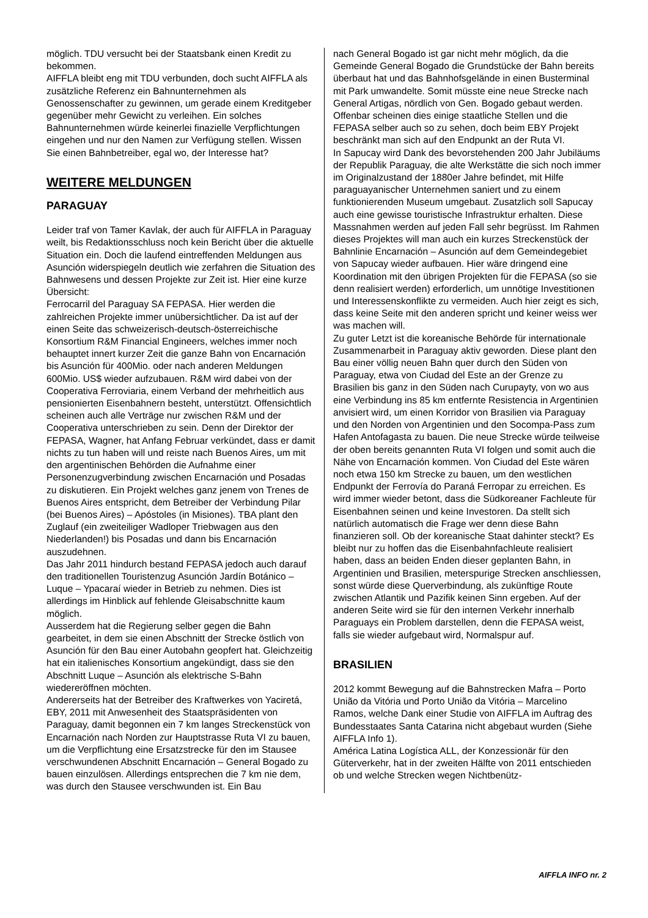möglich. TDU versucht bei der Staatsbank einen Kredit zu bekommen.
AIFFLA bleibt eng mit TDU verbunden, doch sucht AIFFLA als zusätzliche Referenz ein Bahnunternehmen als Genossenschafter zu gewinnen, um gerade einem Kreditgeber gegenüber mehr Gewicht zu verleihen. Ein solches Bahnunternehmen würde keinerlei finazielle Verpflichtungen eingehen und nur den Namen zur Verfügung stellen. Wissen Sie einen Bahnbetreiber, egal wo, der Interesse hat?
WEITERE MELDUNGEN
PARAGUAY
Leider traf von Tamer Kavlak, der auch für AIFFLA in Paraguay weilt, bis Redaktionsschluss noch kein Bericht über die aktuelle Situation ein. Doch die laufend eintreffenden Meldungen aus Asunción widerspiegeln deutlich wie zerfahren die Situation des Bahnwesens und dessen Projekte zur Zeit ist. Hier eine kurze Übersicht:
Ferrocarril del Paraguay SA FEPASA. Hier werden die zahlreichen Projekte immer unübersichtlicher. Da ist auf der einen Seite das schweizerisch-deutsch-österreichische Konsortium R&M Financial Engineers, welches immer noch behauptet innert kurzer Zeit die ganze Bahn von Encarnación bis Asunción für 400Mio. oder nach anderen Meldungen 600Mio. US$ wieder aufzubauen. R&M wird dabei von der Cooperativa Ferroviaria, einem Verband der mehrheitlich aus pensionierten Eisenbahnern besteht, unterstützt. Offensichtlich scheinen auch alle Verträge nur zwischen R&M und der Cooperativa unterschrieben zu sein. Denn der Direktor der FEPASA, Wagner, hat Anfang Februar verkündet, dass er damit nichts zu tun haben will und reiste nach Buenos Aires, um mit den argentinischen Behörden die Aufnahme einer Personenzugverbindung zwischen Encarnación und Posadas zu diskutieren. Ein Projekt welches ganz jenem von Trenes de Buenos Aires entspricht, dem Betreiber der Verbindung Pilar (bei Buenos Aires) – Apóstoles (in Misiones). TBA plant den Zuglauf (ein zweiteiliger Wadloper Triebwagen aus den Niederlanden!) bis Posadas und dann bis Encarnación auszudehnen.
Das Jahr 2011 hindurch bestand FEPASA jedoch auch darauf den traditionellen Touristenzug Asunción Jardín Botánico – Luque – Ypacaraí wieder in Betrieb zu nehmen. Dies ist allerdings im Hinblick auf fehlende Gleisabschnitte kaum möglich.
Ausserdem hat die Regierung selber gegen die Bahn gearbeitet, in dem sie einen Abschnitt der Strecke östlich von Asunción für den Bau einer Autobahn geopfert hat. Gleichzeitig hat ein italienisches Konsortium angekündigt, dass sie den Abschnitt Luque – Asunción als elektrische S-Bahn wiedereröffnen möchten.
Andererseits hat der Betreiber des Kraftwerkes von Yaciretá, EBY, 2011 mit Anwesenheit des Staatspräsidenten von Paraguay, damit begonnen ein 7 km langes Streckenstück von Encarnación nach Norden zur Hauptstrasse Ruta VI zu bauen, um die Verpflichtung eine Ersatzstrecke für den im Stausee verschwundenen Abschnitt Encarnación – General Bogado zu bauen einzulösen. Allerdings entsprechen die 7 km nie dem, was durch den Stausee verschwunden ist. Ein Bau
nach General Bogado ist gar nicht mehr möglich, da die Gemeinde General Bogado die Grundstücke der Bahn bereits überbaut hat und das Bahnhofsgelände in einen Busterminal mit Park umwandelte. Somit müsste eine neue Strecke nach General Artigas, nördlich von Gen. Bogado gebaut werden. Offenbar scheinen dies einige staatliche Stellen und die FEPASA selber auch so zu sehen, doch beim EBY Projekt beschränkt man sich auf den Endpunkt an der Ruta VI.
In Sapucay wird Dank des bevorstehenden 200 Jahr Jubiläums der Republik Paraguay, die alte Werkstätte die sich noch immer im Originalzustand der 1880er Jahre befindet, mit Hilfe paraguayanischer Unternehmen saniert und zu einem funktionierenden Museum umgebaut. Zusatzlich soll Sapucay auch eine gewisse touristische Infrastruktur erhalten. Diese Massnahmen werden auf jeden Fall sehr begrüsst. Im Rahmen dieses Projektes will man auch ein kurzes Streckenstück der Bahnlinie Encarnación – Asunción auf dem Gemeindegebiet von Sapucay wieder aufbauen. Hier wäre dringend eine Koordination mit den übrigen Projekten für die FEPASA (so sie denn realisiert werden) erforderlich, um unnötige Investitionen und Interessenskonflikte zu vermeiden. Auch hier zeigt es sich, dass keine Seite mit den anderen spricht und keiner weiss wer was machen will.
Zu guter Letzt ist die koreanische Behörde für internationale Zusammenarbeit in Paraguay aktiv geworden. Diese plant den Bau einer völlig neuen Bahn quer durch den Süden von Paraguay, etwa von Ciudad del Este an der Grenze zu Brasilien bis ganz in den Süden nach Curupayty, von wo aus eine Verbindung ins 85 km entfernte Resistencia in Argentinien anvisiert wird, um einen Korridor von Brasilien via Paraguay und den Norden von Argentinien und den Socompa-Pass zum Hafen Antofagasta zu bauen. Die neue Strecke würde teilweise der oben bereits genannten Ruta VI folgen und somit auch die Nähe von Encarnación kommen. Von Ciudad del Este wären noch etwa 150 km Strecke zu bauen, um den westlichen Endpunkt der Ferrovía do Paraná Ferropar zu erreichen. Es wird immer wieder betont, dass die Südkoreaner Fachleute für Eisenbahnen seinen und keine Investoren. Da stellt sich natürlich automatisch die Frage wer denn diese Bahn finanzieren soll. Ob der koreanische Staat dahinter steckt? Es bleibt nur zu hoffen das die Eisenbahnfachleute realisiert haben, dass an beiden Enden dieser geplanten Bahn, in Argentinien und Brasilien, meterspurige Strecken anschliessen, sonst würde diese Querverbindung, als zukünftige Route zwischen Atlantik und Pazifik keinen Sinn ergeben. Auf der anderen Seite wird sie für den internen Verkehr innerhalb Paraguays ein Problem darstellen, denn die FEPASA weist, falls sie wieder aufgebaut wird, Normalspur auf.
BRASILIEN
2012 kommt Bewegung auf die Bahnstrecken Mafra – Porto União da Vitória und Porto União da Vitória – Marcelino Ramos, welche Dank einer Studie von AIFFLA im Auftrag des Bundesstaates Santa Catarina nicht abgebaut wurden (Siehe AIFFLA Info 1).
América Latina Logística ALL, der Konzessionär für den Güterverkehr, hat in der zweiten Hälfte von 2011 entschieden ob und welche Strecken wegen Nichtbenütz-
AIFFLA INFO nr. 2